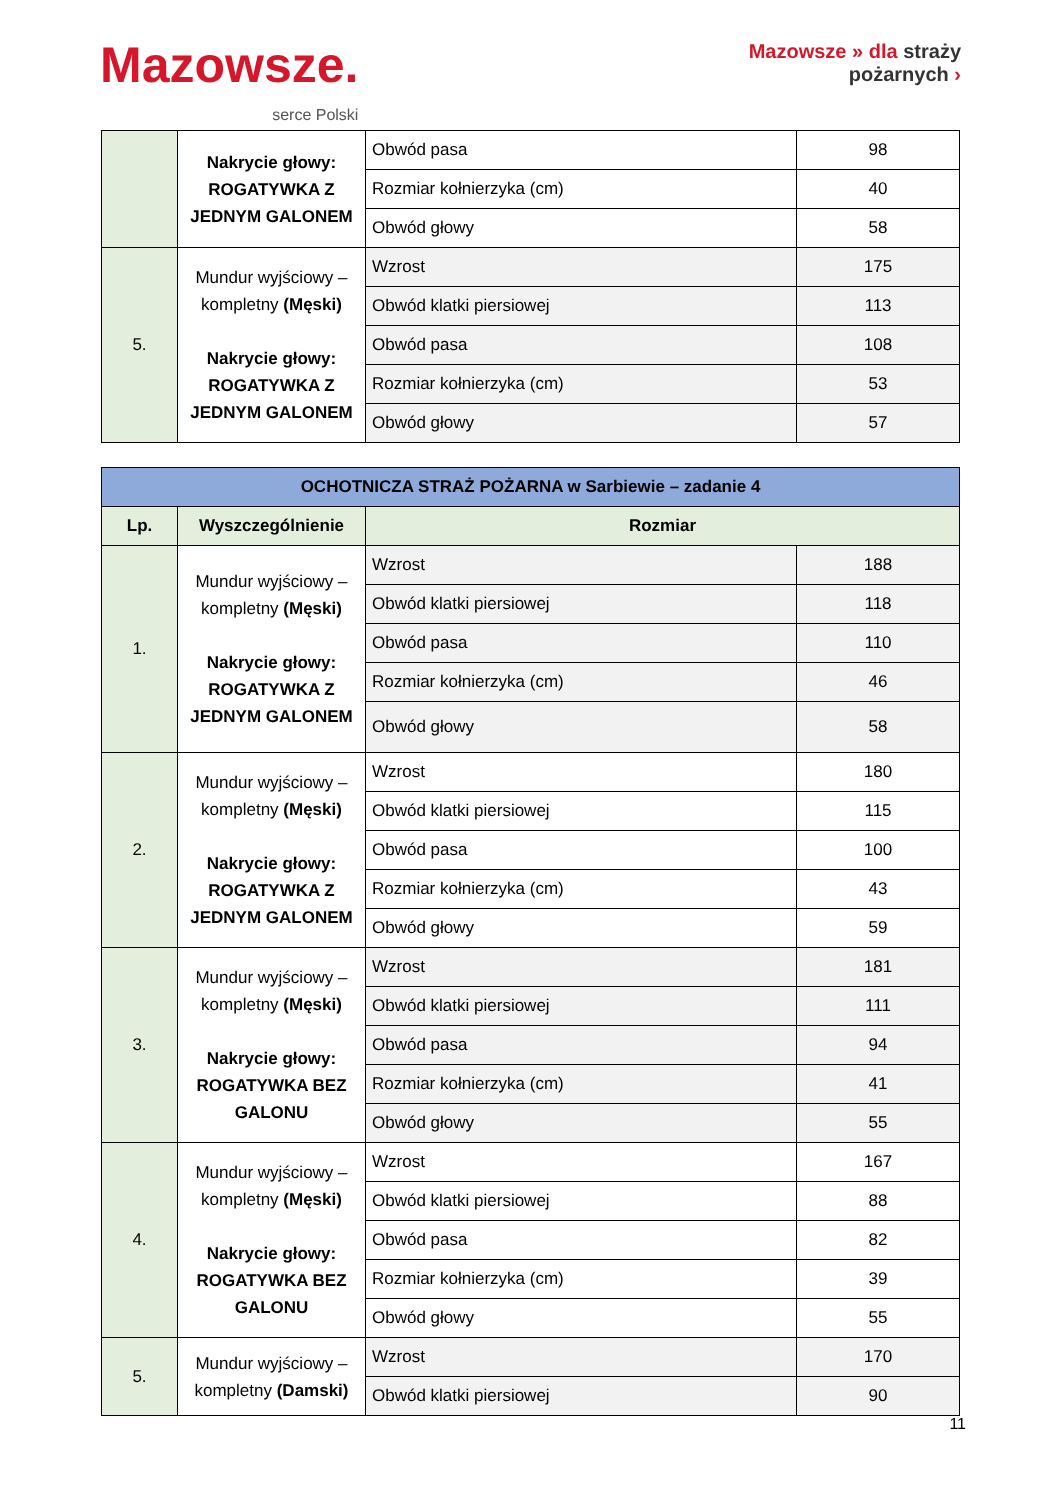Mazowsze.
serce Polski
Mazowsze » dla straży
pożarnych ›
| | Nakrycie głowy: ROGATYWKA Z JEDNYM GALONEM | Obwód pasa | 98 |
| | | Rozmiar kołnierzyka (cm) | 40 |
| | | Obwód głowy | 58 |
| 5. | Mundur wyjściowy – kompletny (Męski) Nakrycie głowy: ROGATYWKA Z JEDNYM GALONEM | Wzrost | 175 |
| | | Obwód klatki piersiowej | 113 |
| | | Obwód pasa | 108 |
| | | Rozmiar kołnierzyka (cm) | 53 |
| | | Obwód głowy | 57 |
| OCHOTNICZA STRAŻ POŻARNA w Sarbiewie – zadanie 4 | | | |
| Lp. | Wyszczególnienie | Rozmiar | |
| 1. | Mundur wyjściowy – kompletny (Męski) Nakrycie głowy: ROGATYWKA Z JEDNYM GALONEM | Wzrost | 188 |
| | | Obwód klatki piersiowej | 118 |
| | | Obwód pasa | 110 |
| | | Rozmiar kołnierzyka (cm) | 46 |
| | | Obwód głowy | 58 |
| 2. | Mundur wyjściowy – kompletny (Męski) Nakrycie głowy: ROGATYWKA Z JEDNYM GALONEM | Wzrost | 180 |
| | | Obwód klatki piersiowej | 115 |
| | | Obwód pasa | 100 |
| | | Rozmiar kołnierzyka (cm) | 43 |
| | | Obwód głowy | 59 |
| 3. | Mundur wyjściowy – kompletny (Męski) Nakrycie głowy: ROGATYWKA BEZ GALONU | Wzrost | 181 |
| | | Obwód klatki piersiowej | 111 |
| | | Obwód pasa | 94 |
| | | Rozmiar kołnierzyka (cm) | 41 |
| | | Obwód głowy | 55 |
| 4. | Mundur wyjściowy – kompletny (Męski) Nakrycie głowy: ROGATYWKA BEZ GALONU | Wzrost | 167 |
| | | Obwód klatki piersiowej | 88 |
| | | Obwód pasa | 82 |
| | | Rozmiar kołnierzyka (cm) | 39 |
| | | Obwód głowy | 55 |
| 5. | Mundur wyjściowy – kompletny (Damski) | Wzrost | 170 |
| | | Obwód klatki piersiowej | 90 |
11